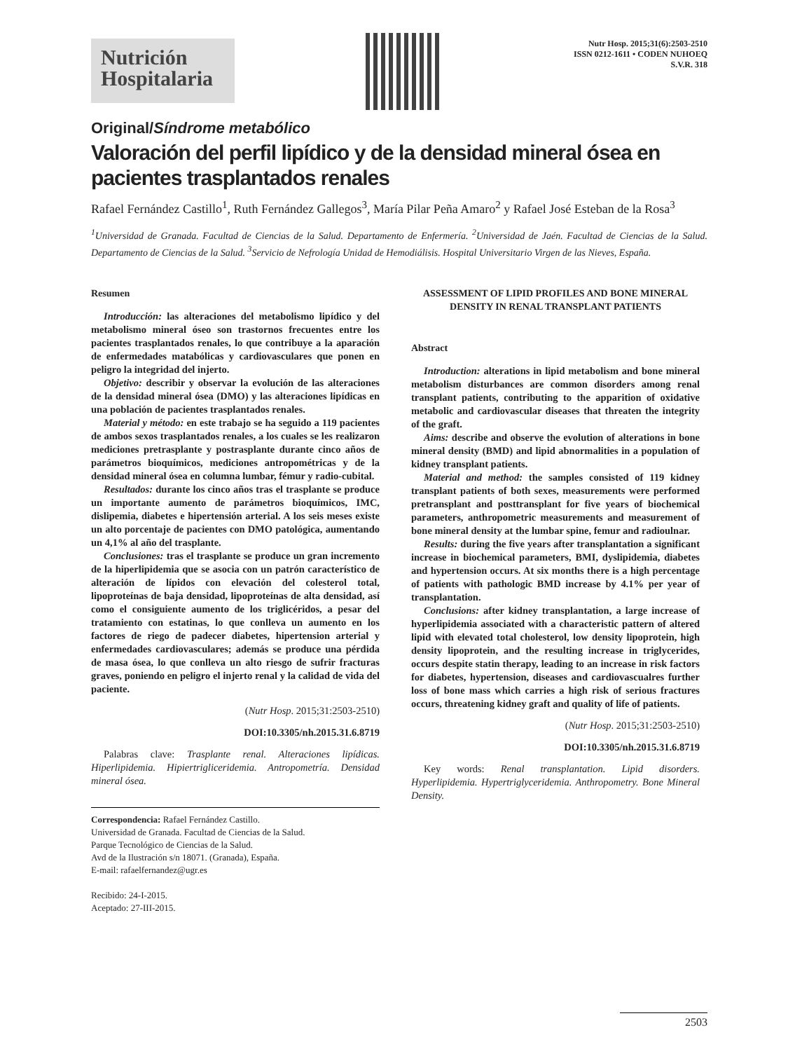Nutrición
Hospitalaria
Nutr Hosp. 2015;31(6):2503-2510
ISSN 0212-1611 • CODEN NUHOEQ
S.V.R. 318
Original/Síndrome metabólico
Valoración del perfil lipídico y de la densidad mineral ósea en pacientes trasplantados renales
Rafael Fernández Castillo<sup>1</sup>, Ruth Fernández Gallegos<sup>3</sup>, María Pilar Peña Amaro<sup>2</sup> y Rafael José Esteban de la Rosa<sup>3</sup>
<sup>1</sup> Universidad de Granada. Facultad de Ciencias de la Salud. Departamento de Enfermería. <sup>2</sup>Universidad de Jaén. Facultad de Ciencias de la Salud. Departamento de Ciencias de la Salud. <sup>3</sup>Servicio de Nefrología Unidad de Hemodiálisis. Hospital Universitario Virgen de las Nieves, España.
Resumen
Introducción: las alteraciones del metabolismo lipídico y del metabolismo mineral óseo son trastornos frecuentes entre los pacientes trasplantados renales, lo que contribuye a la aparación de enfermedades matabólicas y cardiovasculares que ponen en peligro la integridad del injerto.
Objetivo: describir y observar la evolución de las alteraciones de la densidad mineral ósea (DMO) y las alteraciones lipídicas en una población de pacientes trasplantados renales.
Material y método: en este trabajo se ha seguido a 119 pacientes de ambos sexos trasplantados renales, a los cuales se les realizaron mediciones pretrasplante y postrasplante durante cinco años de parámetros bioquímicos, mediciones antropométricas y de la densidad mineral ósea en columna lumbar, fémur y radio-cubital.
Resultados: durante los cinco años tras el trasplante se produce un importante aumento de parámetros bioquímicos, IMC, dislipemia, diabetes e hipertensión arterial. A los seis meses existe un alto porcentaje de pacientes con DMO patológica, aumentando un 4,1% al año del trasplante.
Conclusiones: tras el trasplante se produce un gran incremento de la hiperlipidemia que se asocia con un patrón característico de alteración de lípidos con elevación del colesterol total, lipoproteínas de baja densidad, lipoproteínas de alta densidad, así como el consiguiente aumento de los triglicéridos, a pesar del tratamiento con estatinas, lo que conlleva un aumento en los factores de riego de padecer diabetes, hipertension arterial y enfermedades cardiovasculares; además se produce una pérdida de masa ósea, lo que conlleva un alto riesgo de sufrir fracturas graves, poniendo en peligro el injerto renal y la calidad de vida del paciente.
(Nutr Hosp. 2015;31:2503-2510)
DOI:10.3305/nh.2015.31.6.8719
Palabras clave: Trasplante renal. Alteraciones lipídicas. Hiperlipidemia. Hipiertrigliceridemia. Antropometría. Densidad mineral ósea.
Correspondencia: Rafael Fernández Castillo.
Universidad de Granada. Facultad de Ciencias de la Salud.
Parque Tecnológico de Ciencias de la Salud.
Avd de la Ilustración s/n 18071. (Granada), España.
E-mail: rafaelfernandez@ugr.es
Recibido: 24-I-2015.
Aceptado: 27-III-2015.
ASSESSMENT OF LIPID PROFILES AND BONE MINERAL DENSITY IN RENAL TRANSPLANT PATIENTS
Abstract
Introduction: alterations in lipid metabolism and bone mineral metabolism disturbances are common disorders among renal transplant patients, contributing to the apparition of oxidative metabolic and cardiovascular diseases that threaten the integrity of the graft.
Aims: describe and observe the evolution of alterations in bone mineral density (BMD) and lipid abnormalities in a population of kidney transplant patients.
Material and method: the samples consisted of 119 kidney transplant patients of both sexes, measurements were performed pretransplant and posttransplant for five years of biochemical parameters, anthropometric measurements and measurement of bone mineral density at the lumbar spine, femur and radioulnar.
Results: during the five years after transplantation a significant increase in biochemical parameters, BMI, dyslipidemia, diabetes and hypertension occurs. At six months there is a high percentage of patients with pathologic BMD increase by 4.1% per year of transplantation.
Conclusions: after kidney transplantation, a large increase of hyperlipidemia associated with a characteristic pattern of altered lipid with elevated total cholesterol, low density lipoprotein, high density lipoprotein, and the resulting increase in triglycerides, occurs despite statin therapy, leading to an increase in risk factors for diabetes, hypertension, diseases and cardiovascualres further loss of bone mass which carries a high risk of serious fractures occurs, threatening kidney graft and quality of life of patients.
(Nutr Hosp. 2015;31:2503-2510)
DOI:10.3305/nh.2015.31.6.8719
Key words: Renal transplantation. Lipid disorders. Hyperlipidemia. Hypertriglyceridemia. Anthropometry. Bone Mineral Density.
2503